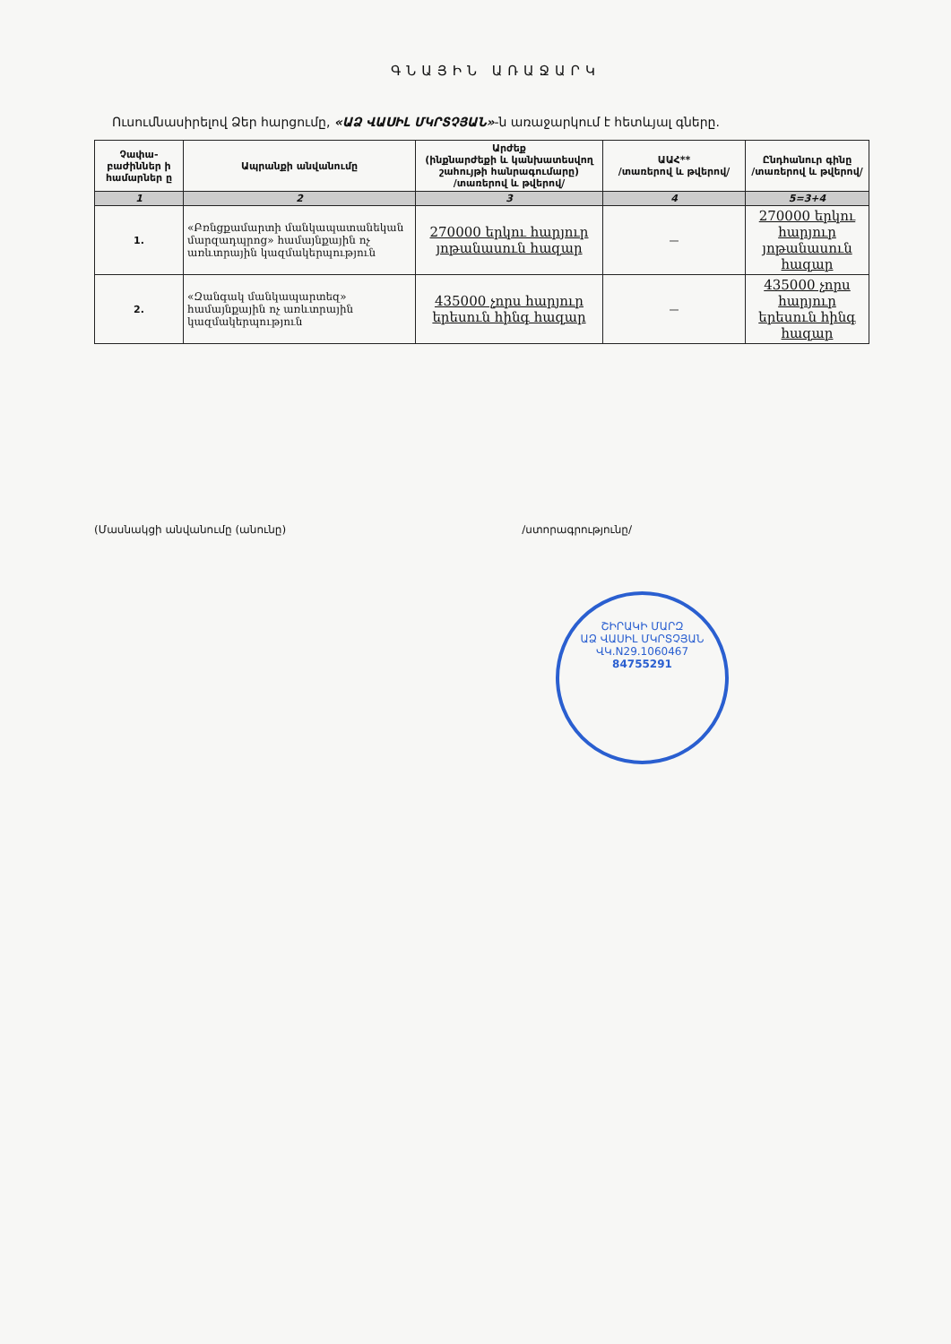ԳՆԱՅԻՆ ԱՌԱՋԱՐԿ
Ուսումնասիրելով Ձեր հարցումը, «ԱՁ ՎԱՍԻԼ ՄԿՐՏՉՅԱՆ»-ն առաջարկում է հետևյալ գները.
| Չափա-բաժիններ ի համարներ ը | Ապրանքի անվանումը | Արժեք (ինքնարժեքի և կանխատեսվող շահույթի հանրագումարը) /տառերով և թվերով/ | ԱԱՀ** /տառերով և թվերով/ | Ընդհանուր գինը /տառերով և թվերով/ |
| --- | --- | --- | --- | --- |
| 1 | 2 | 3 | 4 | 5=3+4 |
| 1. | «Բռնցքամարտի մանկապատանեկան մարզադպրոց» համայնքային ոչ առևտրային կազմակերպություն | 270000 երկու հարյուր յոթանասուն հազար | — | 270000 երկու հարյուր յոթանասուն հազար |
| 2. | «Զանգակ մանկապարտեզ» համայնքային ոչ առևտրային կազմակերպություն | 435000 չորս հարյուր երեսուն հինգ հազար | — | 435000 չորս հարյուր երեսուն հինգ հազար |
(Մասնակցի անվանումը (անունը) /ստորագրությունը/
ՇԻՐԱԿԻ ՄԱՐԶ
ԱՁ ՎԱՍԻԼ ՄԿՐՏՉՅԱՆ
ՎԿ.N29.1060467
84755291